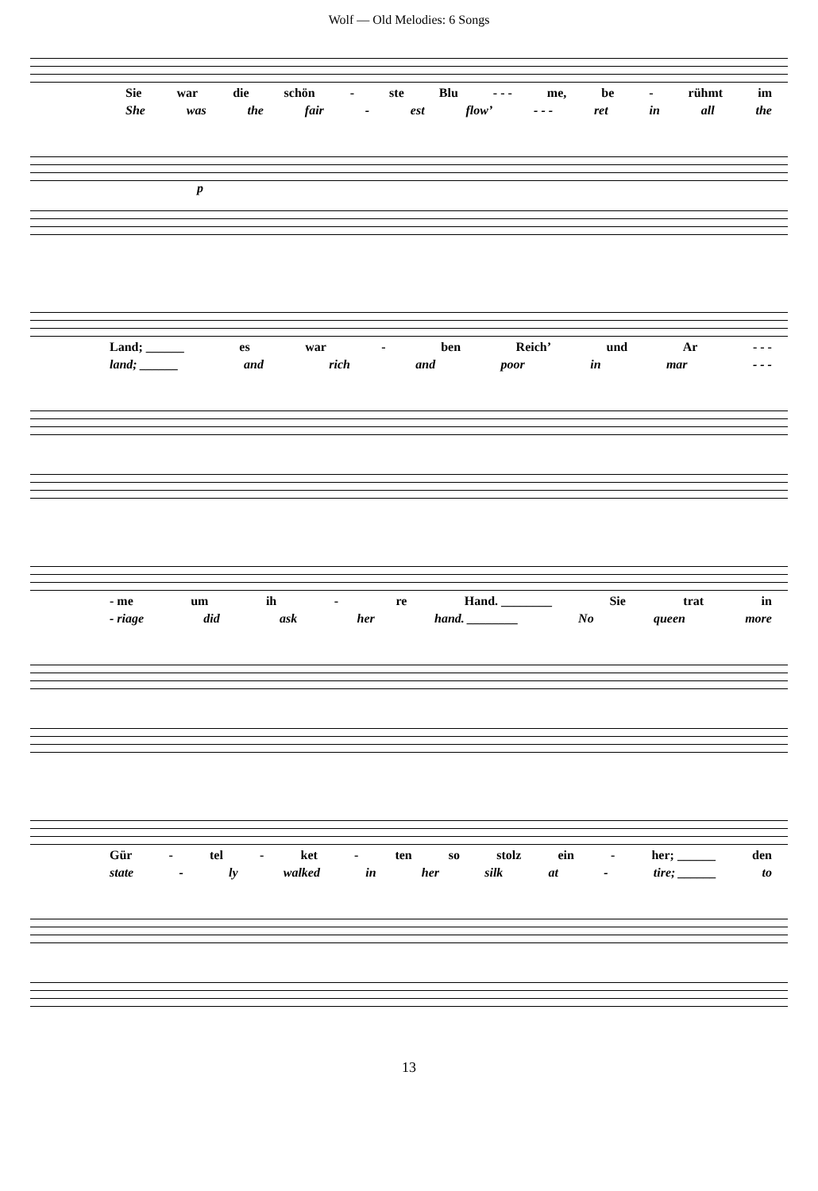Wolf — Old Melodies: 6 Songs
Sie war die schön - ste Blu - - - me, be - rühmt im
She was the fair - est flow’ - - - ret in all the
p
Land; ______ es war - ben Reich’ und Ar - - -
land; ______ and rich and poor in mar - - -
- me um ih - re Hand. ________ Sie trat in
- riage did ask her hand. ________ No queen more
Gür - tel - ket - ten so stolz ein - her; ______ den
state - ly walked in her silk at - tire; ______ to
13